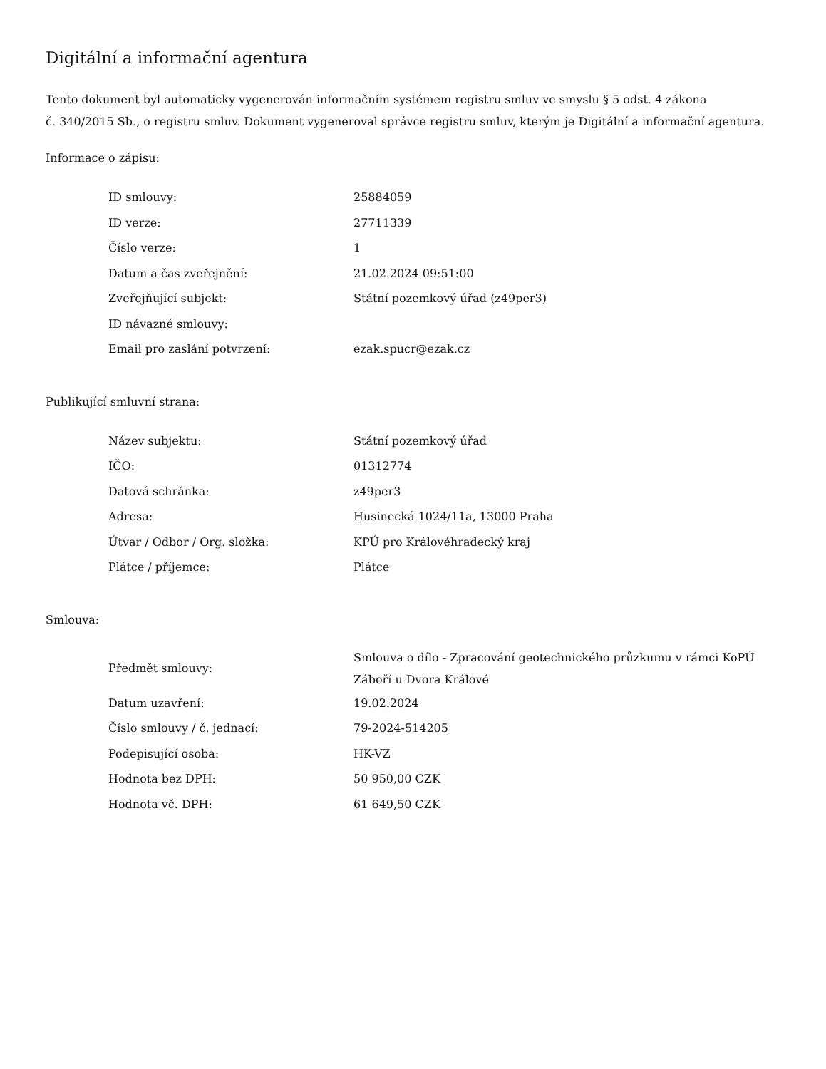Digitální a informační agentura
Tento dokument byl automaticky vygenerován informačním systémem registru smluv ve smyslu § 5 odst. 4 zákona
č. 340/2015 Sb., o registru smluv. Dokument vygeneroval správce registru smluv, kterým je Digitální a informační agentura.
Informace o zápisu:
| ID smlouvy: | 25884059 |
| ID verze: | 27711339 |
| Číslo verze: | 1 |
| Datum a čas zveřejnění: | 21.02.2024 09:51:00 |
| Zveřejňující subjekt: | Státní pozemkový úřad (z49per3) |
| ID návazné smlouvy: | |
| Email pro zaslání potvrzení: | ezak.spucr@ezak.cz |
Publikující smluvní strana:
| Název subjektu: | Státní pozemkový úřad |
| IČO: | 01312774 |
| Datová schránka: | z49per3 |
| Adresa: | Husinecká 1024/11a, 13000 Praha |
| Útvar / Odbor / Org. složka: | KPÚ pro Královéhradecký kraj |
| Plátce / příjemce: | Plátce |
Smlouva:
| Předmět smlouvy: | Smlouva o dílo - Zpracování geotechnického průzkumu v rámci KoPÚ Záboří u Dvora Králové |
| Datum uzavření: | 19.02.2024 |
| Číslo smlouvy / č. jednací: | 79-2024-514205 |
| Podepisující osoba: | HK-VZ |
| Hodnota bez DPH: | 50 950,00 CZK |
| Hodnota vč. DPH: | 61 649,50 CZK |